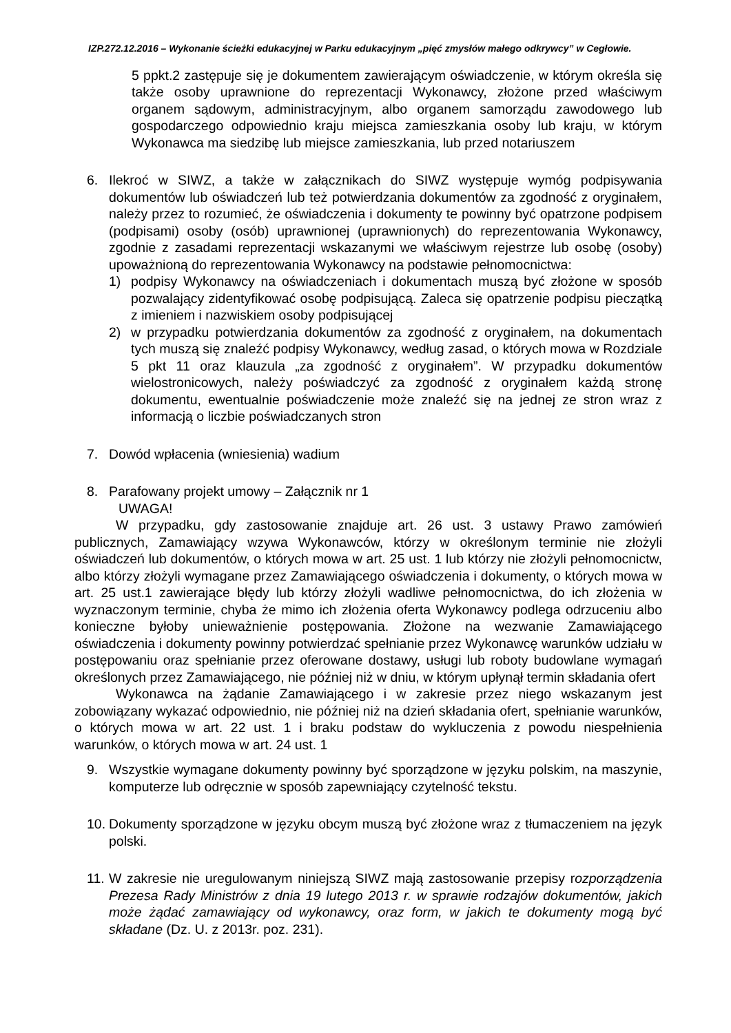IZP.272.12.2016 – Wykonanie ścieżki edukacyjnej w Parku edukacyjnym „pięć zmysłów małego odkrywcy” w Cegłowie.
5 ppkt.2 zastępuje się je dokumentem zawierającym oświadczenie, w którym określa się także osoby uprawnione do reprezentacji Wykonawcy, złożone przed właściwym organem sądowym, administracyjnym, albo organem samorządu zawodowego lub gospodarczego odpowiednio kraju miejsca zamieszkania osoby lub kraju, w którym Wykonawca ma siedzibę lub miejsce zamieszkania, lub przed notariuszem
6. Ilekroć w SIWZ, a także w załącznikach do SIWZ występuje wymóg podpisywania dokumentów lub oświadczeń lub też potwierdzania dokumentów za zgodność z oryginałem, należy przez to rozumieć, że oświadczenia i dokumenty te powinny być opatrzone podpisem (podpisami) osoby (osób) uprawnionej (uprawnionych) do reprezentowania Wykonawcy, zgodnie z zasadami reprezentacji wskazanymi we właściwym rejestrze lub osobę (osoby) upoważnioną do reprezentowania Wykonawcy na podstawie pełnomocnictwa:
1) podpisy Wykonawcy na oświadczeniach i dokumentach muszą być złożone w sposób pozwalający zidentyfikować osobę podpisującą. Zaleca się opatrzenie podpisu pieczątką z imieniem i nazwiskiem osoby podpisującej
2) w przypadku potwierdzania dokumentów za zgodność z oryginałem, na dokumentach tych muszą się znaleźć podpisy Wykonawcy, według zasad, o których mowa w Rozdziale 5 pkt 11 oraz klauzula „za zgodność z oryginałem”. W przypadku dokumentów wielostronicowych, należy poświadczyć za zgodność z oryginałem każdą stronę dokumentu, ewentualnie poświadczenie może znaleźć się na jednej ze stron wraz z informacją o liczbie poświadczanych stron
7. Dowód wpłacenia (wniesienia) wadium
8. Parafowany projekt umowy – Załącznik nr 1
UWAGA!
W przypadku, gdy zastosowanie znajduje art. 26 ust. 3 ustawy Prawo zamówień publicznych, Zamawiający wzywa Wykonawców, którzy w określonym terminie nie złożyli oświadczeń lub dokumentów, o których mowa w art. 25 ust. 1 lub którzy nie złożyli pełnomocnictw, albo którzy złożyli wymagane przez Zamawiającego oświadczenia i dokumenty, o których mowa w art. 25 ust.1 zawierające błędy lub którzy złożyli wadliwe pełnomocnictwa, do ich złożenia w wyznaczonym terminie, chyba że mimo ich złożenia oferta Wykonawcy podlega odrzuceniu albo konieczne byłoby unieważnienie postępowania. Złożone na wezwanie Zamawiającego oświadczenia i dokumenty powinny potwierdzać spełnianie przez Wykonawcę warunków udziału w postępowaniu oraz spełnianie przez oferowane dostawy, usługi lub roboty budowlane wymagań określonych przez Zamawiającego, nie później niż w dniu, w którym upłynął termin składania ofert
Wykonawca na żądanie Zamawiającego i w zakresie przez niego wskazanym jest zobowiązany wykazać odpowiednio, nie później niż na dzień składania ofert, spełnianie warunków, o których mowa w art. 22 ust. 1 i braku podstaw do wykluczenia z powodu niespełnienia warunków, o których mowa w art. 24 ust. 1
9. Wszystkie wymagane dokumenty powinny być sporządzone w języku polskim, na maszynie, komputerze lub odręcznie w sposób zapewniający czytelność tekstu.
10.
Dokumenty sporządzone w języku obcym muszą być złożone wraz z tłumaczeniem na język polski.
11.
W zakresie nie uregulowanym niniejszą SIWZ mają zastosowanie przepisy rozporządzenia Prezesa Rady Ministrów z dnia 19 lutego 2013 r. w sprawie rodzajów dokumentów, jakich może żądać zamawiający od wykonawcy, oraz form, w jakich te dokumenty mogą być składane (Dz. U. z 2013r. poz. 231).